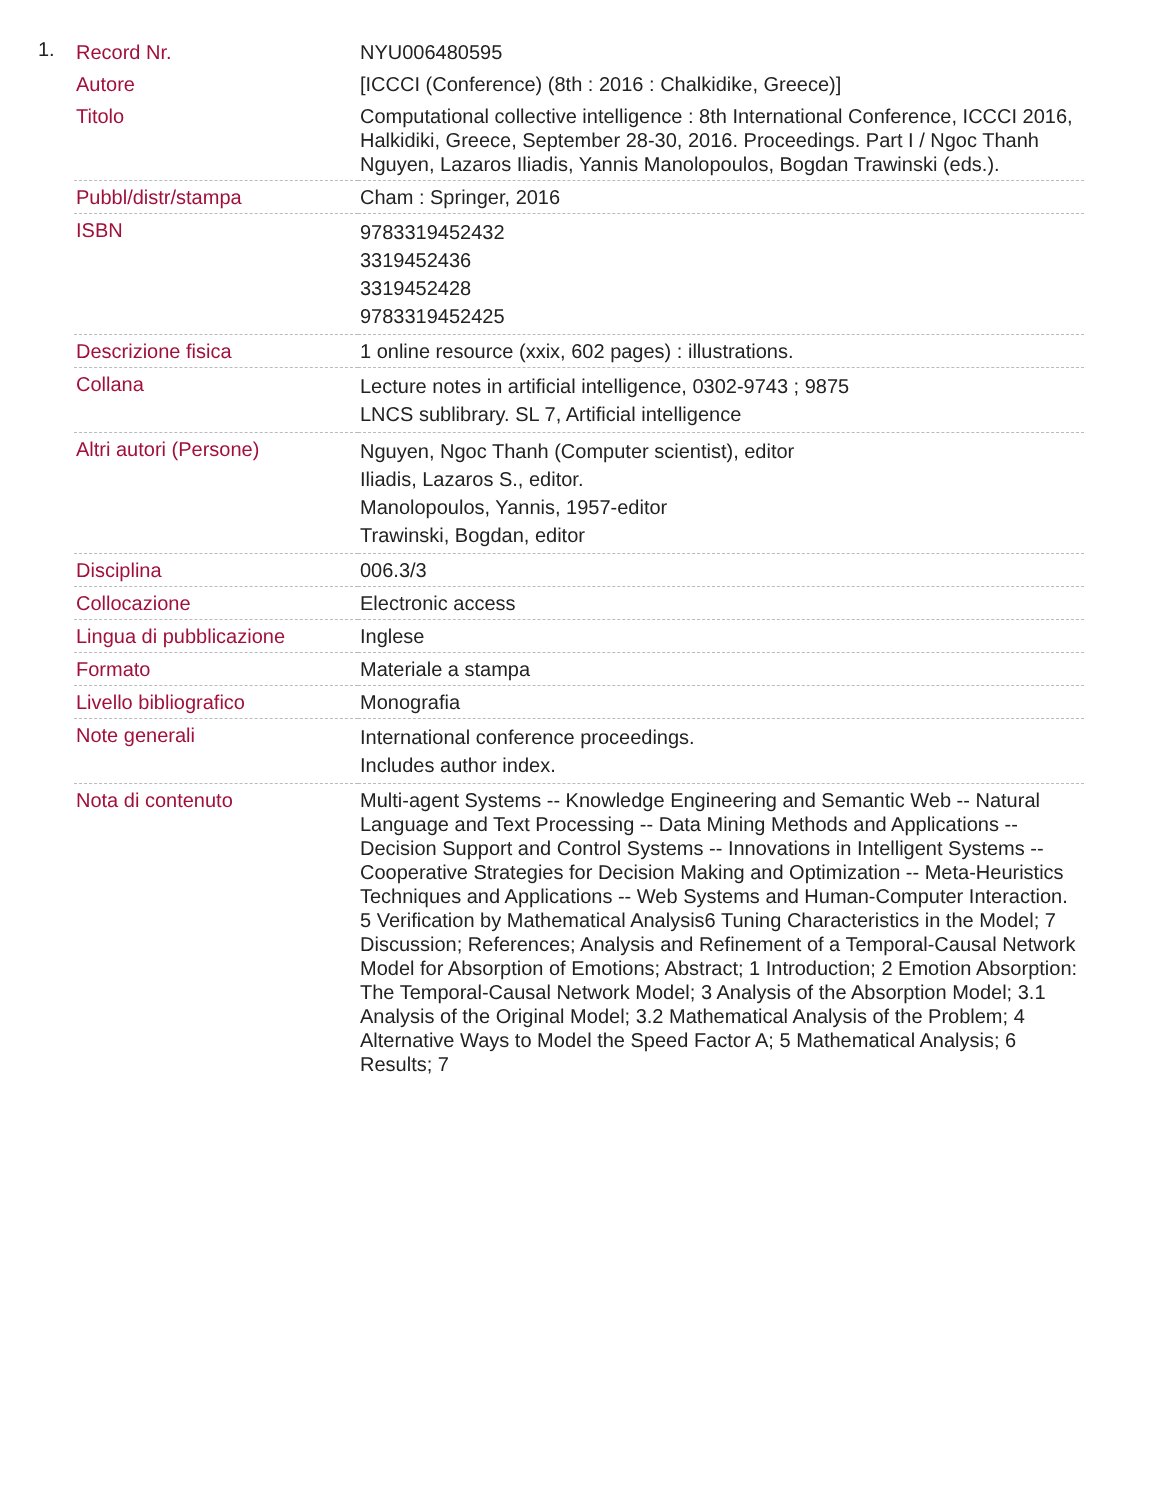1.
| Record Nr. | NYU006480595 |
| Autore | [ICCCI (Conference) (8th : 2016 : Chalkidike, Greece)] |
| Titolo | Computational collective intelligence : 8th International Conference, ICCCI 2016, Halkidiki, Greece, September 28-30, 2016. Proceedings. Part I / Ngoc Thanh Nguyen, Lazaros Iliadis, Yannis Manolopoulos, Bogdan Trawinski (eds.). |
| Pubbl/distr/stampa | Cham : Springer, 2016 |
| ISBN | 9783319452432 3319452436 3319452428 9783319452425 |
| Descrizione fisica | 1 online resource (xxix, 602 pages) : illustrations. |
| Collana | Lecture notes in artificial intelligence, 0302-9743 ; 9875 LNCS sublibrary. SL 7, Artificial intelligence |
| Altri autori (Persone) | Nguyen, Ngoc Thanh (Computer scientist), editor Iliadis, Lazaros S., editor. Manolopoulos, Yannis, 1957-editor Trawinski, Bogdan, editor |
| Disciplina | 006.3/3 |
| Collocazione | Electronic access |
| Lingua di pubblicazione | Inglese |
| Formato | Materiale a stampa |
| Livello bibliografico | Monografia |
| Note generali | International conference proceedings. Includes author index. |
| Nota di contenuto | Multi-agent Systems -- Knowledge Engineering and Semantic Web -- Natural Language and Text Processing -- Data Mining Methods and Applications -- Decision Support and Control Systems -- Innovations in Intelligent Systems -- Cooperative Strategies for Decision Making and Optimization -- Meta-Heuristics Techniques and Applications -- Web Systems and Human-Computer Interaction. 5 Verification by Mathematical Analysis6 Tuning Characteristics in the Model; 7 Discussion; References; Analysis and Refinement of a Temporal-Causal Network Model for Absorption of Emotions; Abstract; 1 Introduction; 2 Emotion Absorption: The Temporal-Causal Network Model; 3 Analysis of the Absorption Model; 3.1 Analysis of the Original Model; 3.2 Mathematical Analysis of the Problem; 4 Alternative Ways to Model the Speed Factor A; 5 Mathematical Analysis; 6 Results; 7 |